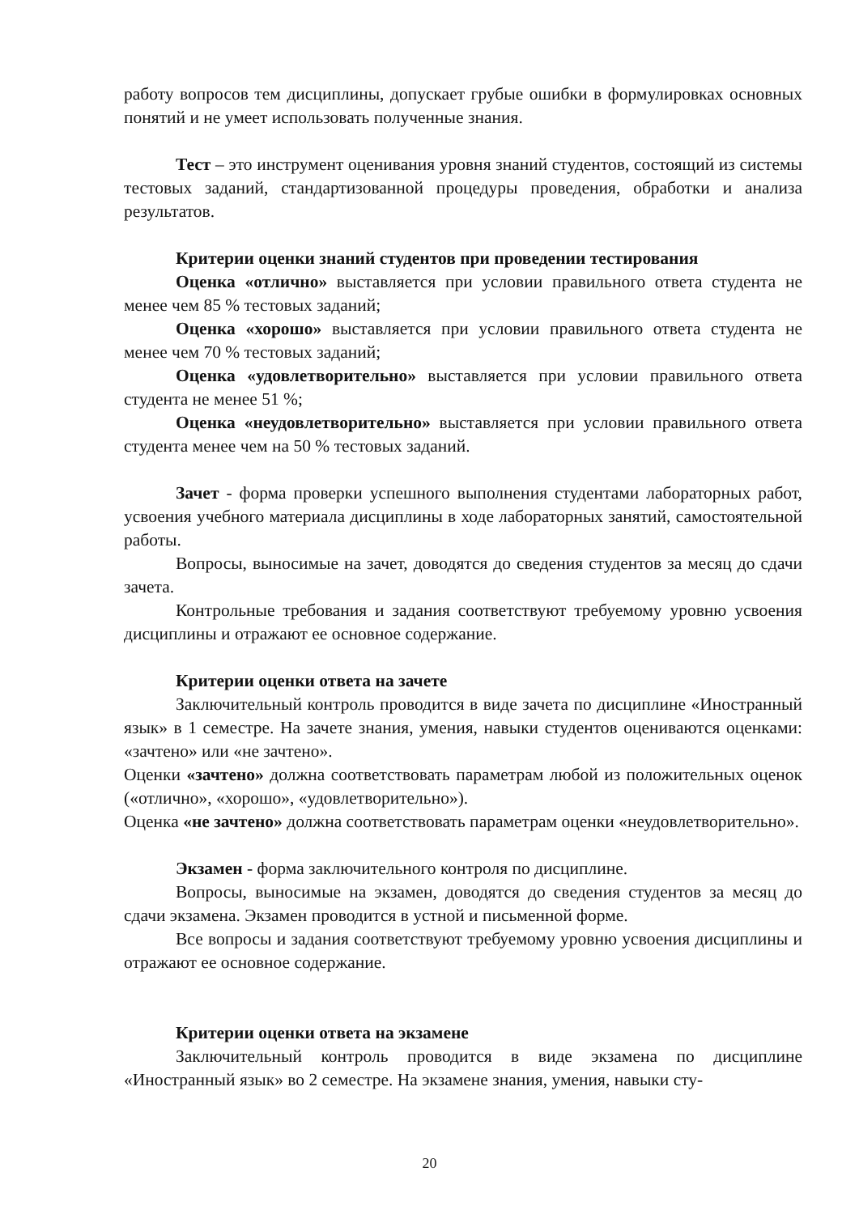работу вопросов тем дисциплины, допускает грубые ошибки в формулировках основных понятий и не умеет использовать полученные знания.
Тест – это инструмент оценивания уровня знаний студентов, состоящий из системы тестовых заданий, стандартизованной процедуры проведения, обработки и анализа результатов.
Критерии оценки знаний студентов при проведении тестирования
Оценка «отлично» выставляется при условии правильного ответа студента не менее чем 85 % тестовых заданий;
Оценка «хорошо» выставляется при условии правильного ответа студента не менее чем 70 % тестовых заданий;
Оценка «удовлетворительно» выставляется при условии правильного ответа студента не менее 51 %;
Оценка «неудовлетворительно» выставляется при условии правильного ответа студента менее чем на 50 % тестовых заданий.
Зачет - форма проверки успешного выполнения студентами лабораторных работ, усвоения учебного материала дисциплины в ходе лабораторных занятий, самостоятельной работы.
Вопросы, выносимые на зачет, доводятся до сведения студентов за месяц до сдачи зачета.
Контрольные требования и задания соответствуют требуемому уровню усвоения дисциплины и отражают ее основное содержание.
Критерии оценки ответа на зачете
Заключительный контроль проводится в виде зачета по дисциплине «Иностранный язык» в 1 семестре. На зачете знания, умения, навыки студентов оцениваются оценками: «зачтено» или «не зачтено».
Оценки «зачтено» должна соответствовать параметрам любой из положительных оценок («отлично», «хорошо», «удовлетворительно»).
Оценка «не зачтено» должна соответствовать параметрам оценки «неудовлетворительно».
Экзамен - форма заключительного контроля по дисциплине.
Вопросы, выносимые на экзамен, доводятся до сведения студентов за месяц до сдачи экзамена. Экзамен проводится в устной и письменной форме.
Все вопросы и задания соответствуют требуемому уровню усвоения дисциплины и отражают ее основное содержание.
Критерии оценки ответа на экзамене
Заключительный контроль проводится в виде экзамена по дисциплине «Иностранный язык» во 2 семестре. На экзамене знания, умения, навыки сту-
20